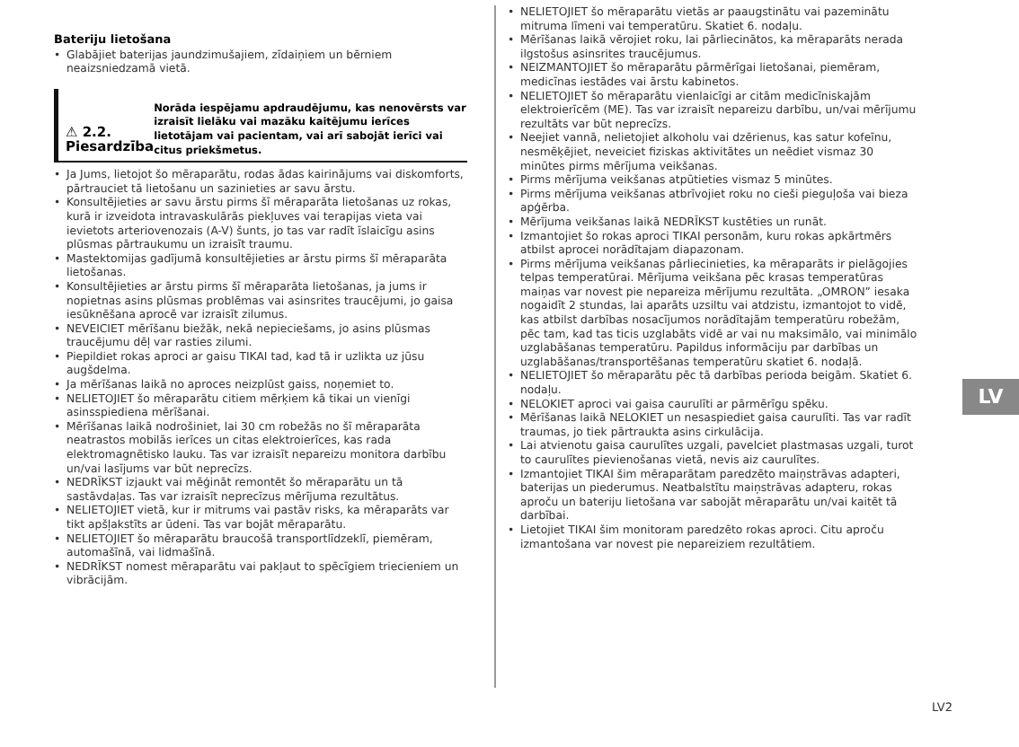Bateriju lietošana
• Glabājiet baterijas jaundzimušajiem, zīdaiņiem un bērniem neaizsniedzamā vietā.
⚠ 2.2. Piesardzība
Norāda iespējamu apdraudējumu, kas nenovērsts var izraisīt lielāku vai mazāku kaitējumu ierīces lietotājam vai pacientam, vai arī sabojāt ierīci vai citus priekšmetus.
• Ja Jums, lietojot šo mēraparātu, rodas ādas kairinājums vai diskomforts, pārtrauciet tā lietošanu un sazinieties ar savu ārstu.
• Konsultējieties ar savu ārstu pirms šī mēraparāta lietošanas uz rokas, kurā ir izveidota intravaskulārās piekļuves vai terapijas vieta vai ievietots arteriovenozais (A-V) šunts, jo tas var radīt īslaicīgu asins plūsmas pārtraukumu un izraisīt traumu.
• Mastektomijas gadījumā konsultējieties ar ārstu pirms šī mēraparāta lietošanas.
• Konsultējieties ar ārstu pirms šī mēraparāta lietošanas, ja jums ir nopietnas asins plūsmas problēmas vai asinsrites traucējumi, jo gaisa iesūknēšana aprocē var izraisīt zilumus.
• NEVEICIET mērīšanu biežāk, nekā nepieciešams, jo asins plūsmas traucējumu dēļ var rasties zilumi.
• Piepildiet rokas aproci ar gaisu TIKAI tad, kad tā ir uzlikta uz jūsu augšdelma.
• Ja mērīšanas laikā no aproces neizplūst gaiss, noņemiet to.
• NELIETOJIET šo mēraparātu citiem mērķiem kā tikai un vienīgi asinsspiediena mērīšanai.
• Mērīšanas laikā nodrošiniet, lai 30 cm robežās no šī mēraparāta neatrastos mobilās ierīces un citas elektroierīces, kas rada elektromagnētisko lauku. Tas var izraisīt nepareizu monitora darbību un/vai lasījums var būt neprecīzs.
• NEDRĪKST izjaukt vai mēģināt remontēt šo mēraparātu un tā sastāvdaļas. Tas var izraisīt neprecīzus mērījuma rezultātus.
• NELIETOJIET vietā, kur ir mitrums vai pastāv risks, ka mēraparāts var tikt apšļakstīts ar ūdeni. Tas var bojāt mēraparātu.
• NELIETOJIET šo mēraparātu braucošā transportlīdzeklī, piemēram, automašīnā, vai lidmašīnā.
• NEDRĪKST nomest mēraparātu vai pakļaut to spēcīgiem triecieniem un vibrācijām.
• NELIETOJIET šo mēraparātu vietās ar paaugstinātu vai pazeminātu mitruma līmeni vai temperatūru. Skatiet 6. nodaļu.
• Mērīšanas laikā vērojiet roku, lai pārliecinātos, ka mēraparāts nerada ilgstošus asinsrites traucējumus.
• NEIZMANTOJIET šo mēraparātu pārmērīgai lietošanai, piemēram, medicīnas iestādes vai ārstu kabinetos.
• NELIETOJIET šo mēraparātu vienlaicīgi ar citām medicīniskajām elektroierīcēm (ME). Tas var izraisīt nepareizu darbību, un/vai mērījumu rezultāts var būt neprecīzs.
• Neejiet vannā, nelietojiet alkoholu vai dzērienus, kas satur kofeīnu, nesmēķējiet, neveiciet fiziskas aktivitātes un neēdiet vismaz 30 minūtes pirms mērījuma veikšanas.
• Pirms mērījuma veikšanas atpūtieties vismaz 5 minūtes.
• Pirms mērījuma veikšanas atbrīvojiet roku no cieši pieguļoša vai bieza apģērba.
• Mērījuma veikšanas laikā NEDRĪKST kustēties un runāt.
• Izmantojiet šo rokas aproci TIKAI personām, kuru rokas apkārtmērs atbilst aprocei norādītajam diapazonam.
• Pirms mērījuma veikšanas pārliecinieties, ka mēraparāts ir pielāgojies telpas temperatūrai. Mērījuma veikšana pēc krasas temperatūras maiņas var novest pie nepareiza mērījumu rezultāta. „OMRON” iesaka nogaidīt 2 stundas, lai aparāts uzsiltu vai atdzistu, izmantojot to vidē, kas atbilst darbības nosacījumos norādītajām temperatūru robežām, pēc tam, kad tas ticis uzglabāts vidē ar vai nu maksimālo, vai minimālo uzglabāšanas temperatūru. Papildus informāciju par darbības un uzglabāšanas/transportēšanas temperatūru skatiet 6. nodaļā.
• NELIETOJIET šo mēraparātu pēc tā darbības perioda beigām. Skatiet 6. nodaļu.
• NELOKIET aproci vai gaisa caurulīti ar pārmērīgu spēku.
• Mērīšanas laikā NELOKIET un nesaspiediet gaisa caurulīti. Tas var radīt traumas, jo tiek pārtraukta asins cirkulācija.
• Lai atvienotu gaisa caurulītes uzgali, pavelciet plastmasas uzgali, turot to caurulītes pievienošanas vietā, nevis aiz caurulītes.
• Izmantojiet TIKAI šim mēraparātam paredzēto maiņstrāvas adapteri, baterijas un piederumus. Neatbalstītu maiņstrāvas adapteru, rokas aproču un bateriju lietošana var sabojāt mēraparātu un/vai kaitēt tā darbībai.
• Lietojiet TIKAI šim monitoram paredzēto rokas aproci. Citu aproču izmantošana var novest pie nepareiziem rezultātiem.
LV
LV2